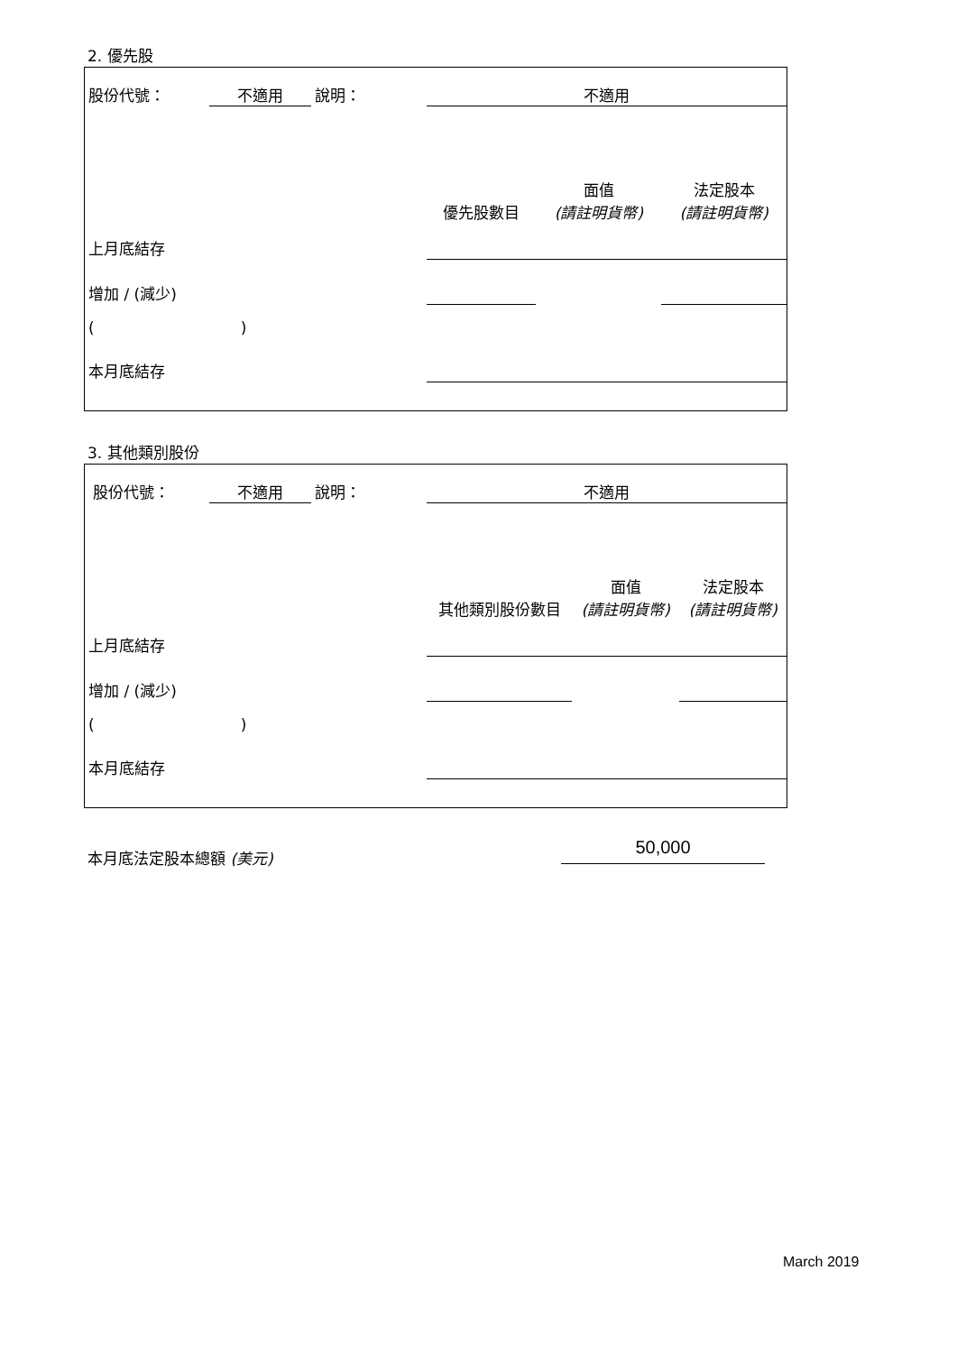2. 優先股
| 股份代號： | 不適用 | 說明： | 不適用 | | |
| | | | 優先股數目 | 面值 (請註明貨幣) | 法定股本 (請註明貨幣) |
| 上月底結存 | | | | | |
| 增加 / (減少) | | | | | |
| ( ) | | | | | |
| 本月底結存 | | | | | |
3. 其他類別股份
| 股份代號： | 不適用 | 說明： | 不適用 | | |
| | | | 其他類別股份數目 | 面值 (請註明貨幣) | 法定股本 (請註明貨幣) |
| 上月底結存 | | | | | |
| 增加 / (減少) | | | | | |
| ( ) | | | | | |
| 本月底結存 | | | | | |
本月底法定股本總額 (美元) 50,000
March 2019